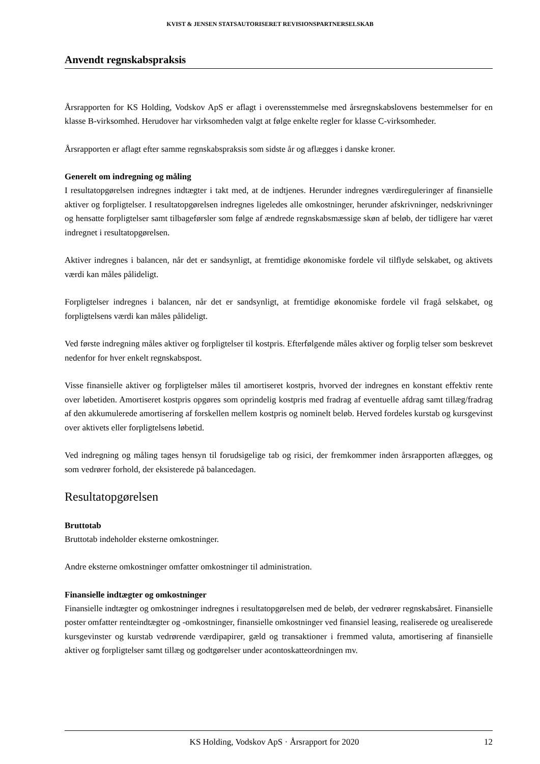KVIST & JENSEN STATSAUTORISERET REVISIONSPARTNERSELSKAB
Anvendt regnskabspraksis
Årsrapporten for KS Holding, Vodskov ApS er aflagt i overensstemmelse med årsregnskabslovens bestemmelser for en klasse B-virksomhed. Herudover har virksomheden valgt at følge enkelte regler for klasse C-virksomheder.
Årsrapporten er aflagt efter samme regnskabspraksis som sidste år og aflægges i danske kroner.
Generelt om indregning og måling
I resultatopgørelsen indregnes indtægter i takt med, at de indtjenes. Herunder indregnes værdireguleringer af finansielle aktiver og forpligtelser. I resultatopgørelsen indregnes ligeledes alle omkostninger, herunder afskrivninger, nedskrivninger og hensatte forpligtelser samt tilbageførsler som følge af ændrede regnskabsmæssige skøn af beløb, der tidligere har været indregnet i resultatopgørelsen.
Aktiver indregnes i balancen, når det er sandsynligt, at fremtidige økonomiske fordele vil tilflyde selskabet, og aktivets værdi kan måles pålideligt.
Forpligtelser indregnes i balancen, når det er sandsynligt, at fremtidige økonomiske fordele vil fragå selskabet, og forpligtelsens værdi kan måles pålideligt.
Ved første indregning måles aktiver og forpligtelser til kostpris. Efterfølgende måles aktiver og forplig telser som beskrevet nedenfor for hver enkelt regnskabspost.
Visse finansielle aktiver og forpligtelser måles til amortiseret kostpris, hvorved der indregnes en konstant effektiv rente over løbetiden. Amortiseret kostpris opgøres som oprindelig kostpris med fradrag af eventuelle afdrag samt tillæg/fradrag af den akkumulerede amortisering af forskellen mellem kostpris og nominelt beløb. Herved fordeles kurstab og kursgevinst over aktivets eller forpligtelsens løbetid.
Ved indregning og måling tages hensyn til forudsigelige tab og risici, der fremkommer inden årsrapporten aflægges, og som vedrører forhold, der eksisterede på balancedagen.
Resultatopgørelsen
Bruttotab
Bruttotab indeholder eksterne omkostninger.
Andre eksterne omkostninger omfatter omkostninger til administration.
Finansielle indtægter og omkostninger
Finansielle indtægter og omkostninger indregnes i resultatopgørelsen med de beløb, der vedrører regnskabsåret. Finansielle poster omfatter renteindtægter og -omkostninger, finansielle omkostninger ved finansiel leasing, realiserede og urealiserede kursgevinster og kurstab vedrørende værdipapirer, gæld og transaktioner i fremmed valuta, amortisering af finansielle aktiver og forpligtelser samt tillæg og godtgørelser under acontoskatteordningen mv.
KS Holding, Vodskov ApS · Årsrapport for 2020 12